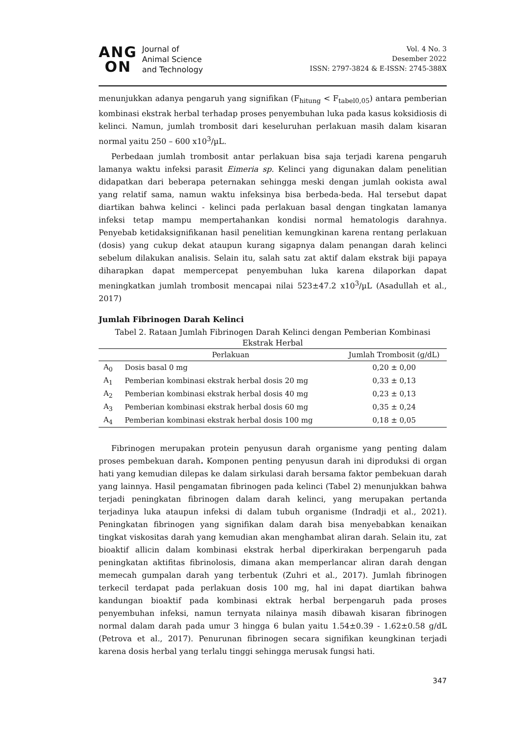ANG
ON
Journal of
Animal Science
and Technology
Vol. 4 No. 3
Desember 2022
ISSN: 2797-3824 & E-ISSN: 2745-388X
menunjukkan adanya pengaruh yang signifikan (F<sub>hitung</sub> < F<sub>tabel0,05</sub>) antara pemberian kombinasi ekstrak herbal terhadap proses penyembuhan luka pada kasus koksidiosis di kelinci. Namun, jumlah trombosit dari keseluruhan perlakuan masih dalam kisaran normal yaitu 250 – 600 x10<sup>3</sup>/µL.
Perbedaan jumlah trombosit antar perlakuan bisa saja terjadi karena pengaruh lamanya waktu infeksi parasit Eimeria sp. Kelinci yang digunakan dalam penelitian didapatkan dari beberapa peternakan sehingga meski dengan jumlah ookista awal yang relatif sama, namun waktu infeksinya bisa berbeda-beda. Hal tersebut dapat diartikan bahwa kelinci - kelinci pada perlakuan basal dengan tingkatan lamanya infeksi tetap mampu mempertahankan kondisi normal hematologis darahnya. Penyebab ketidaksignifikanan hasil penelitian kemungkinan karena rentang perlakuan (dosis) yang cukup dekat ataupun kurang sigapnya dalam penangan darah kelinci sebelum dilakukan analisis. Selain itu, salah satu zat aktif dalam ekstrak biji papaya diharapkan dapat mempercepat penyembuhan luka karena dilaporkan dapat meningkatkan jumlah trombosit mencapai nilai 523±47.2 x10<sup>3</sup>/µL (Asadullah et al., 2017)
Jumlah Fibrinogen Darah Kelinci
Tabel 2. Rataan Jumlah Fibrinogen Darah Kelinci dengan Pemberian Kombinasi Ekstrak Herbal
| | Perlakuan | Jumlah Trombosit (g/dL) |
| --- | --- | --- |
| A<sub>0</sub> | Dosis basal 0 mg | 0,20 ± 0,00 |
| A<sub>1</sub> | Pemberian kombinasi ekstrak herbal dosis 20 mg | 0,33 ± 0,13 |
| A<sub>2</sub> | Pemberian kombinasi ekstrak herbal dosis 40 mg | 0,23 ± 0,13 |
| A<sub>3</sub> | Pemberian kombinasi ekstrak herbal dosis 60 mg | 0,35 ± 0,24 |
| A<sub>4</sub> | Pemberian kombinasi ekstrak herbal dosis 100 mg | 0,18 ± 0,05 |
Fibrinogen merupakan protein penyusun darah organisme yang penting dalam proses pembekuan darah. Komponen penting penyusun darah ini diproduksi di organ hati yang kemudian dilepas ke dalam sirkulasi darah bersama faktor pembekuan darah yang lainnya. Hasil pengamatan fibrinogen pada kelinci (Tabel 2) menunjukkan bahwa terjadi peningkatan fibrinogen dalam darah kelinci, yang merupakan pertanda terjadinya luka ataupun infeksi di dalam tubuh organisme (Indradji et al., 2021). Peningkatan fibrinogen yang signifikan dalam darah bisa menyebabkan kenaikan tingkat viskositas darah yang kemudian akan menghambat aliran darah. Selain itu, zat bioaktif allicin dalam kombinasi ekstrak herbal diperkirakan berpengaruh pada peningkatan aktifitas fibrinolosis, dimana akan memperlancar aliran darah dengan memecah gumpalan darah yang terbentuk (Zuhri et al., 2017). Jumlah fibrinogen terkecil terdapat pada perlakuan dosis 100 mg, hal ini dapat diartikan bahwa kandungan bioaktif pada kombinasi ektrak herbal berpengaruh pada proses penyembuhan infeksi, namun ternyata nilainya masih dibawah kisaran fibrinogen normal dalam darah pada umur 3 hingga 6 bulan yaitu 1.54±0.39 - 1.62±0.58 g/dL (Petrova et al., 2017). Penurunan fibrinogen secara signifikan keungkinan terjadi karena dosis herbal yang terlalu tinggi sehingga merusak fungsi hati.
347